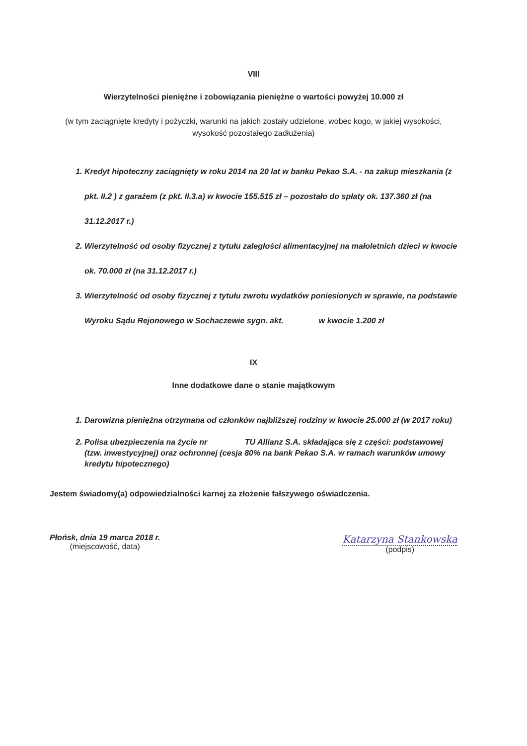VIII
Wierzytelności pieniężne i zobowiązania pieniężne o wartości powyżej 10.000 zł
(w tym zaciągnięte kredyty i pożyczki, warunki na jakich zostały udzielone, wobec kogo, w jakiej wysokości, wysokość pozostałego zadłużenia)
1. Kredyt hipoteczny zaciągnięty w roku 2014 na 20 lat w banku Pekao S.A. - na zakup mieszkania (z pkt. II.2 ) z garażem (z pkt. II.3.a) w kwocie 155.515 zł – pozostało do spłaty ok. 137.360 zł (na 31.12.2017 r.)
2. Wierzytelność od osoby fizycznej z tytułu zaległości alimentacyjnej na małoletnich dzieci w kwocie ok. 70.000 zł (na 31.12.2017 r.)
3. Wierzytelność od osoby fizycznej z tytułu zwrotu wydatków poniesionych w sprawie, na podstawie Wyroku Sądu Rejonowego w Sochaczewie sygn. akt. w kwocie 1.200 zł
IX
Inne dodatkowe dane o stanie majątkowym
1. Darowizna pieniężna otrzymana od członków najbliższej rodziny w kwocie 25.000 zł (w 2017 roku)
2. Polisa ubezpieczenia na życie nr TU Allianz S.A. składająca się z części: podstawowej (tzw. inwestycyjnej) oraz ochronnej (cesja 80% na bank Pekao S.A. w ramach warunków umowy kredytu hipotecznego)
Jestem świadomy(a) odpowiedzialności karnej za złożenie fałszywego oświadczenia.
Płońsk, dnia 19 marca 2018 r.
(miejscowość, data)
Katarzyna Stankowska
(podpis)